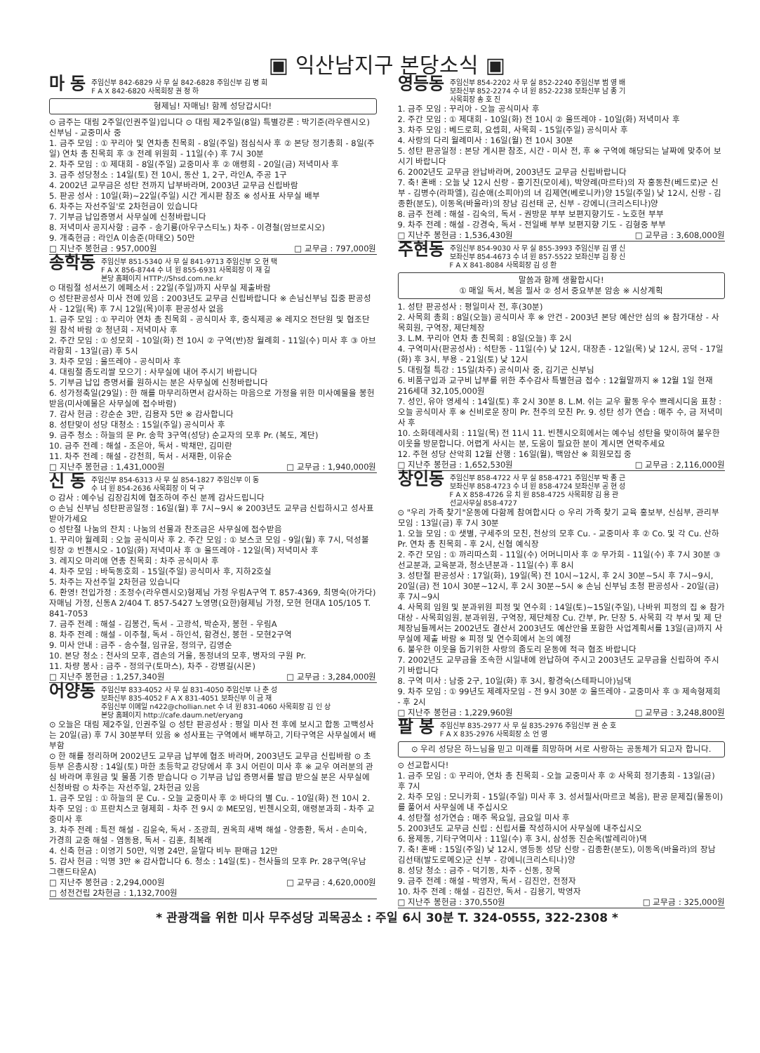▣ 익산남지구 본당소식 ▣
마 동 주임신부 842-6829 사 무 실 842-6828 주임신부 김 병 희
F A X 842-6820 사목회장 권 정 하
형제님! 자매님! 함께 성당갑시다!
⊙ 금주는 대림 2주일(인권주일)입니다 ⊙ 대림 제2주일(8일) 특별강론 : 박기준(라우렌시오)신부님 - 교중미사 중
1. 금주 모임 : ① 꾸리아 및 연차총 친목회 - 8일(주일) 점심식사 후 ② 본당 정기총회 - 8일(주일) 연차 총 친목회 후 ③ 전례 위원회 - 11일(수) 후 7시 30분
2. 차주 모임 : ① 제대회 - 8일(주일) 교중미사 후 ② 애령회 - 20일(금) 저녁미사 후
3. 금주 성당청소 : 14일(토) 전 10시, 동산 1, 2구, 라인A, 주공 1구
4. 2002년 교무금은 성탄 전까지 납부바라며, 2003년 교무금 신립바람
5. 판공 성사 : 10일(화)~22일(주일) 시간 게시판 참조 ※ 성사표 사무실 배부
6. 차주는 자선주일'로 2차헌금이 있습니다
7. 기부금 납입증명서 사무실에 신청바랍니다
8. 저녁미사 공지사항 : 금주 - 송기룡(아우구스티노) 차주 - 이경철(암브로시오)
9. 개축헌금 : 라인A 이송준(마태오) 50만
□ 지난주 봉헌금 : 957,000원 □ 교무금 : 797,000원
송학동 주임신부 851-5340 사 무 실 841-9713 주임신부 오 현 택
F A X 856-8744 수 녀 원 855-6931 사목회장 이 재 길
본당 홈페이지 HTTP://Shsd.com.ne.kr
⊙ 대림절 성서쓰기 에페소서 : 22일(주일)까지 사무실 제출바람
⊙ 성탄판공성사 미사 전에 있음 : 2003년도 교무금 신립바랍니다 ※ 손님신부님 집중 판공성사 - 12일(목) 후 7시 12일(목)이후 판공성사 없음
1. 금주 모임 : ① 꾸리아 연차 총 친목회 - 공식미사 후, 중식제공 ※ 레지오 전단원 및 협조단원 참석 바람 ② 청년회 - 저녁미사 후
2. 주간 모임 : ① 성모회 - 10일(화) 전 10시 ② 구역(반)장 월례회 - 11일(수) 미사 후 ③ 아브라함회 - 13일(금) 후 5시
3. 차주 모임 : 울뜨레야 - 공식미사 후
4. 대림절 좀도리쌀 모으기 : 사무실에 내어 주시기 바랍니다
5. 기부금 납입 증명서를 원하시는 분은 사무실에 신청바랍니다
6. 성가정축일(29일) : 한 해를 마무리하면서 감사하는 마음으로 가정을 위한 미사예물을 봉헌받음(미사예물은 사무실에 접수바람)
7. 감사 헌금 : 강순순 3만, 김용자 5만 ※ 감사합니다
8. 성탄맞이 성당 대청소 : 15일(주일) 공식미사 후
9. 금주 청소 : 하늘의 문 Pr. 송학 3구역(성당) 순교자의 모후 Pr. (복도, 계단)
10. 금주 전례 : 해설 - 조은아, 독서 - 박채만, 김미란
11. 차주 전례 : 해설 - 강천희, 독서 - 서재환, 이유순
□ 지난주 봉헌금 : 1,431,000원 □ 교무금 : 1,940,000원
신 동 주임신부 854-6313 사 무 실 854-1827 주임신부 이 동
수 녀 원 854-2636 사목회장 이 덕 구
⊙ 감사 : 예수님 김장김치에 협조하여 주신 분께 감사드립니다
⊙ 손님 신부님 성탄판공일정 : 16일(월) 후 7시~9시 ※ 2003년도 교무금 신립하시고 성사표 받아가세요
⊙ 성탄절 나눔의 잔치 : 나눔의 선물과 찬조금은 사무실에 접수받음
1. 꾸리아 월례회 : 오늘 공식미사 후 2. 주간 모임 : ① 보스코 모임 - 9일(월) 후 7시, 덕성볼링장 ② 빈첸시오 - 10일(화) 저녁미사 후 ③ 울뜨레야 - 12일(목) 저녁미사 후
3. 레지오 마리애 연총 친목회 : 차주 공식미사 후
4. 차주 모임 : 바둑동호회 - 15일(주일) 공식미사 후, 지하2호실
5. 차주는 자선주일 2차헌금 있습니다
6. 환영! 전입가정 : 조정수(라우렌시오)형제님 가정 우림A구역 T. 857-4369, 최명숙(아가다)자매님 가정, 신동A 2/404 T. 857-5427 노영명(요한)형제님 가정, 모현 현대A 105/105 T. 841-7053
7. 금주 전례 : 해설 - 김봉건, 독서 - 고광석, 박순자, 봉헌 - 우림A
8. 차주 전례 : 해설 - 이주철, 독서 - 하인석, 함경신, 봉헌 - 모현2구역
9. 미사 안내 : 금주 - 송수철, 임규윤, 정의구, 김영순
10. 본당 청소 : 천사의 모후, 겸손의 거울, 동정녀의 모후, 병자의 구원 Pr.
11. 차량 봉사 : 금주 - 정의구(토마스), 차주 - 강병길(시몬)
□ 지난주 봉헌금 : 1,257,340원 □ 교무금 : 3,284,000원
어양동 주임신부 833-4052 사 무 실 831-4050 주임신부 나 춘 성
보좌신부 835-4052 F A X 831-4051 보좌신부 이 금 재
주임신부 이메일 n422@chollian.net 수 녀 원 831-4060 사목회장 김 인 상
본당 홈페이지 http://cafe.daum.net/eryang
⊙ 오늘은 대림 제2주일, 인권주일 ⊙ 성탄 판공성사 : 평일 미사 전 후에 보시고 합동 고백성사는 20일(금) 후 7시 30분부터 있음 ※ 성사표는 구역에서 배부하고, 기타구역은 사무실에서 배부함
⊙ 한 해를 정리하며 2002년도 교무금 납부에 협조 바라며, 2003년도 교무금 신립바람 ⊙ 초등부 은총시장 : 14일(토) 마한 초등학교 강당에서 후 3시 어린이 미사 후 ※ 교우 여러분의 관심 바라며 후원금 및 물품 기증 받습니다 ⊙ 기부금 납입 증명서를 발급 받으실 분은 사무실에 신청바람 ⊙ 차주는 자선주일, 2차헌금 있음
1. 금주 모임 : ① 하늘의 문 Cu. - 오늘 교중미사 후 ② 바다의 별 Cu. - 10일(화) 전 10시 2. 차주 모임 : ① 프란치스코 형제회 - 차주 전 9시 ② ME모임, 빈첸시오회, 애령분과회 - 차주 교중미사 후
3. 차주 전례 : 특전 해설 - 김윤숙, 독서 - 조광희, 권옥희 새벽 해설 - 양종환, 독서 - 손미숙, 가경희 교중 해설 - 염동용, 독서 - 김훈, 최복래
4. 신축 헌금 : 이영기 50만, 익명 24만, 윤말다 비누 판매금 12만
5. 감사 헌금 : 익명 3만 ※ 감사합니다 6. 청소 : 14일(토) - 천사들의 모후 Pr. 28구역(우남 그랜드타운A)
□ 지난주 봉헌금 : 2,294,000원
□ 성전건립 2차헌금 : 1,132,700원 □ 교무금 : 4,620,000원
영등동 주임신부 854-2202 사 무 실 852-2240 주임신부 범 영 배
보좌신부 852-2274 수 녀 원 852-2238 보좌신부 남 종 기
사목회장 송 호 진
1. 금주 모임 : 꾸리아 - 오늘 공식미사 후
2. 주간 모임 : ① 제대회 - 10일(화) 전 10시 ② 울뜨레야 - 10일(화) 저녁미사 후
3. 차주 모임 : 베드로회, 요셉회, 사목회 - 15일(주일) 공식미사 후
4. 사랑의 다리 월례미사 : 16일(월) 전 10시 30분
5. 성탄 판공일정 : 본당 게시판 참조, 시간 - 미사 전, 후 ※ 구역에 해당되는 날짜에 맞추어 보시기 바랍니다
6. 2002년도 교무금 완납바라며, 2003년도 교무금 신립바랍니다
7. 축! 혼배 : 오늘 낮 12시 신랑 - 홍기진(모이세), 박양례(마르타)의 자 홍동찬(베드로)군 신부 - 김병수(라파엘), 김순애(소피아)의 녀 김제연(베로니카)양 15일(주일) 낮 12시, 신랑 - 김종환(분도), 이동옥(바울라)의 장남 김선태 군, 신부 - 강에니(크리스티나)양
8. 금주 전례 : 해설 - 김숙의, 독서 - 권방문 부부 보편지향기도 - 노호현 부부
9. 차주 전례 : 해설 - 강경숙, 독서 - 전일배 부부 보편지향 기도 - 김형중 부부
□ 지난주 봉헌금 : 1,536,430원 □ 교무금 : 3,608,000원
주현동 주임신부 854-9030 사 무 실 855-3993 주임신부 김 영 신
보좌신부 854-4673 수 녀 원 857-5522 보좌신부 김 창 신
F A X 841-8084 사목회장 김 성 환
말씀과 함께 생활합시다!
① 매일 독서, 복음 필사 ② 성서 중요부분 암송 ※ 시상계획
1. 성탄 판공성사 : 평일미사 전, 후(30분)
2. 사목회 총회 : 8일(오늘) 공식미사 후 ※ 안건 - 2003년 본당 예산안 심의 ※ 참가대상 - 사목회원, 구역장, 제단체장
3. L.M. 꾸리아 연차 총 친목회 : 8일(오늘) 후 2시
4. 구역미사(판공성사) : 석탄동 - 11일(수) 낮 12시, 대장촌 - 12일(목) 낮 12시, 공덕 - 17일(화) 후 3시, 부용 - 21일(토) 낮 12시
5. 대림절 특강 : 15일(차주) 공식미사 중, 김기곤 신부님
6. 비품구입과 교구비 납부를 위한 추수감사 특별헌금 접수 : 12월말까지 ※ 12월 1일 현재 216세대 32,105,000원
7. 성인, 유아 영세식 : 14일(토) 후 2시 30분 8. L.M. 쉬는 교우 활동 우수 쁘레시디움 표창 : 오늘 공식미사 후 ※ 신비로운 장미 Pr. 천주의 모친 Pr. 9. 성탄 성가 연습 : 매주 수, 금 저녁미사 후
10. 소화데레사회 : 11일(목) 전 11시 11. 빈첸시오회에서는 예수님 성탄을 맞이하여 불우한 이웃을 방문합니다. 어렵게 사시는 분, 도움이 필요한 분이 계시면 연락주세요
12. 주현 성당 산악회 12월 산행 : 16일(월), 백암산 ※ 회원모집 중
□ 지난주 봉헌금 : 1,652,530원 □ 교무금 : 2,116,000원
창인동 주임신부 858-4722 사 무 실 858-4721 주임신부 박 종 근
보좌신부 858-4723 수 녀 원 858-4724 보좌신부 공 현 성
F A X 858-4726 유 치 원 858-4725 사목회장 김 용 관
선교사무실 858-4727
⊙ "우리 가족 찾기"운동에 다함께 참여합시다 ⊙ 우리 가족 찾기 교육 홍보부, 신심부, 관리부 모임 : 13일(금) 후 7시 30분
1. 오늘 모임 : ① 샛별, 구세주의 모친, 천상의 모후 Cu. - 교중미사 후 ② Co. 및 각 Cu. 산하 Pr. 연차 총 친목회 - 후 2시, 신협 예식장
2. 주간 모임 : ① 까리따스회 - 11일(수) 어머니미사 후 ② 무가회 - 11일(수) 후 7시 30분 ③ 선교분과, 교육분과, 청소년분과 - 11일(수) 후 8시
3. 성탄절 판공성사 : 17일(화), 19일(목) 전 10시~12시, 후 2시 30분~5시 후 7시~9시, 20일(금) 전 10시 30분~12시, 후 2시 30분~5시 ※ 손님 신부님 초청 판공성사 - 20일(금) 후 7시~9시
4. 사목회 임원 및 분과위원 피정 및 연수회 : 14일(토)~15일(주일), 나바위 피정의 집 ※ 참가대상 - 사목회임원, 분과위원, 구역장, 제단체장 Cu. 간부, Pr. 단장 5. 사목회 각 부서 및 제 단체장님들께서는 2002년도 결산서 2003년도 예산안을 포함한 사업계획서를 13일(금)까지 사무실에 제출 바람 ※ 피정 및 연수회에서 논의 예정
6. 불우한 이웃을 돕기위한 사랑의 좀도리 운동에 적극 협조 바랍니다
7. 2002년도 교무금을 조속한 시일내에 완납하여 주시고 2003년도 교무금을 신립하여 주시기 바랍니다
8. 구역 미사 : 남중 2구, 10일(화) 후 3시, 황경숙(스테파니아)님댁
9. 차주 모임 : ① 99년도 제례자모임 - 전 9시 30분 ② 울뜨레야 - 교중미사 후 ③ 제속형제회 - 후 2시
□ 지난주 봉헌금 : 1,229,960원 □ 교무금 : 3,248,800원
팔 봉 주임신부 835-2977 사 무 실 835-2976 주임신부 권 순 호
F A X 835-2976 사목회장 소 언 영
⊙ 우리 성당은 하느님을 믿고 미래를 희망하며 서로 사랑하는 공동체가 되고자 합니다.
⊙ 선교합시다!
1. 금주 모임 : ① 꾸리아, 연차 총 친목회 - 오늘 교중미사 후 ② 사목회 정기총회 - 13일(금) 후 7시
2. 차주 모임 : 모니카회 - 15일(주일) 미사 후 3. 성서필사(마르코 복음), 판공 문제집(물동이)를 풀어서 사무실에 내 주십시오
4. 성탄절 성가연습 : 매주 목요일, 금요일 미사 후
5. 2003년도 교무금 신립 : 신립서를 작성하시어 사무실에 내주십시오
6. 용제동, 기타구역미사 : 11일(수) 후 3시, 삼성동 진순옥(발레리아)댁
7. 축! 혼배 : 15일(주일) 낮 12시, 영등동 성당 신랑 - 김종환(분도), 이동옥(바울라)의 장남 김선태(발도로메오)군 신부 - 강에니(크리스티나)양
8. 성당 청소 : 금주 - 덕기동, 차주 - 신동, 장목
9. 금주 전례 : 해설 - 박영자, 독서 - 김진안, 전정자
10. 차주 전례 : 해설 - 김진안, 독서 - 김용기, 박영자
□ 지난주 봉헌금 : 370,550원 □ 교무금 : 325,000원
* 관광객을 위한 미사 무주성당 괴목공소 : 주일 6시 30분 T. 324-0555, 322-2308 *